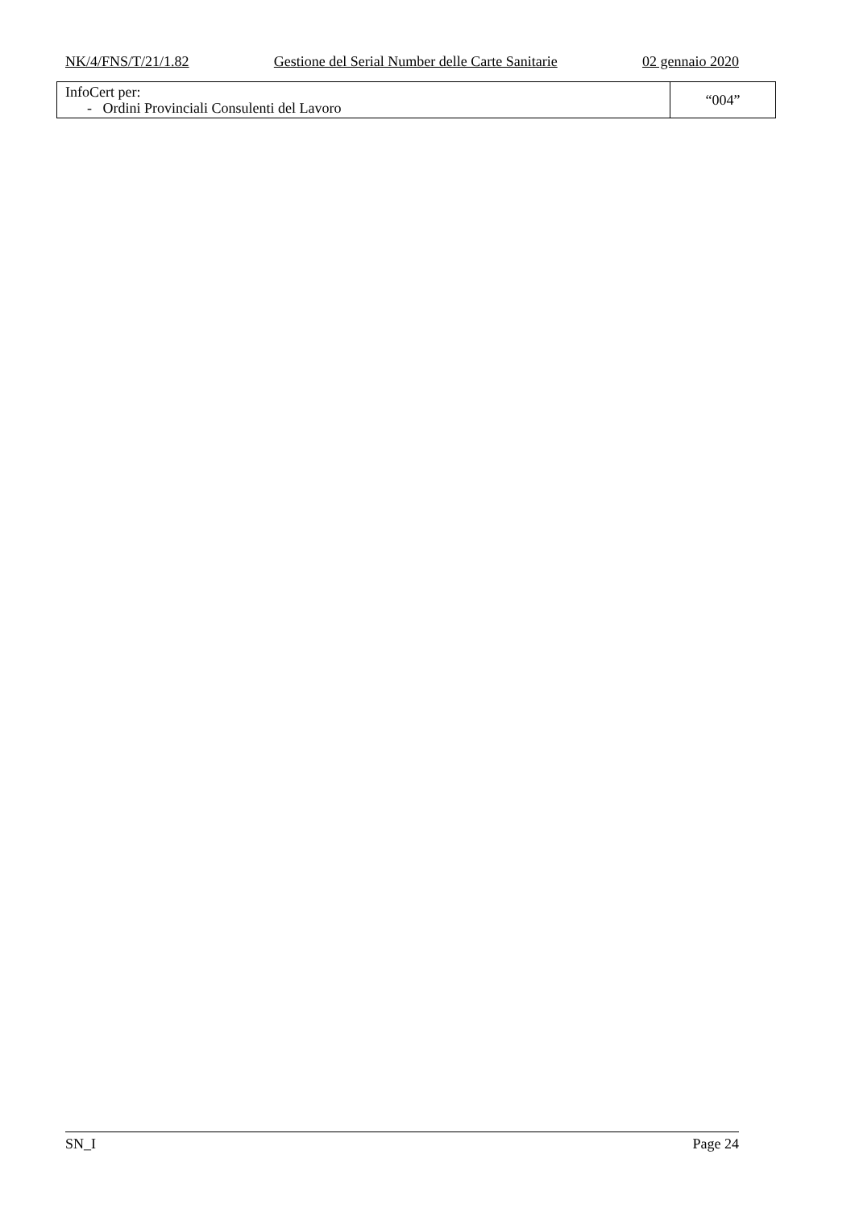NK/4/FNS/T/21/1.82 Gestione del Serial Number delle Carte Sanitarie 02 gennaio 2020
| InfoCert per: - Ordini Provinciali Consulenti del Lavoro | “004” |
SN_I Page 24